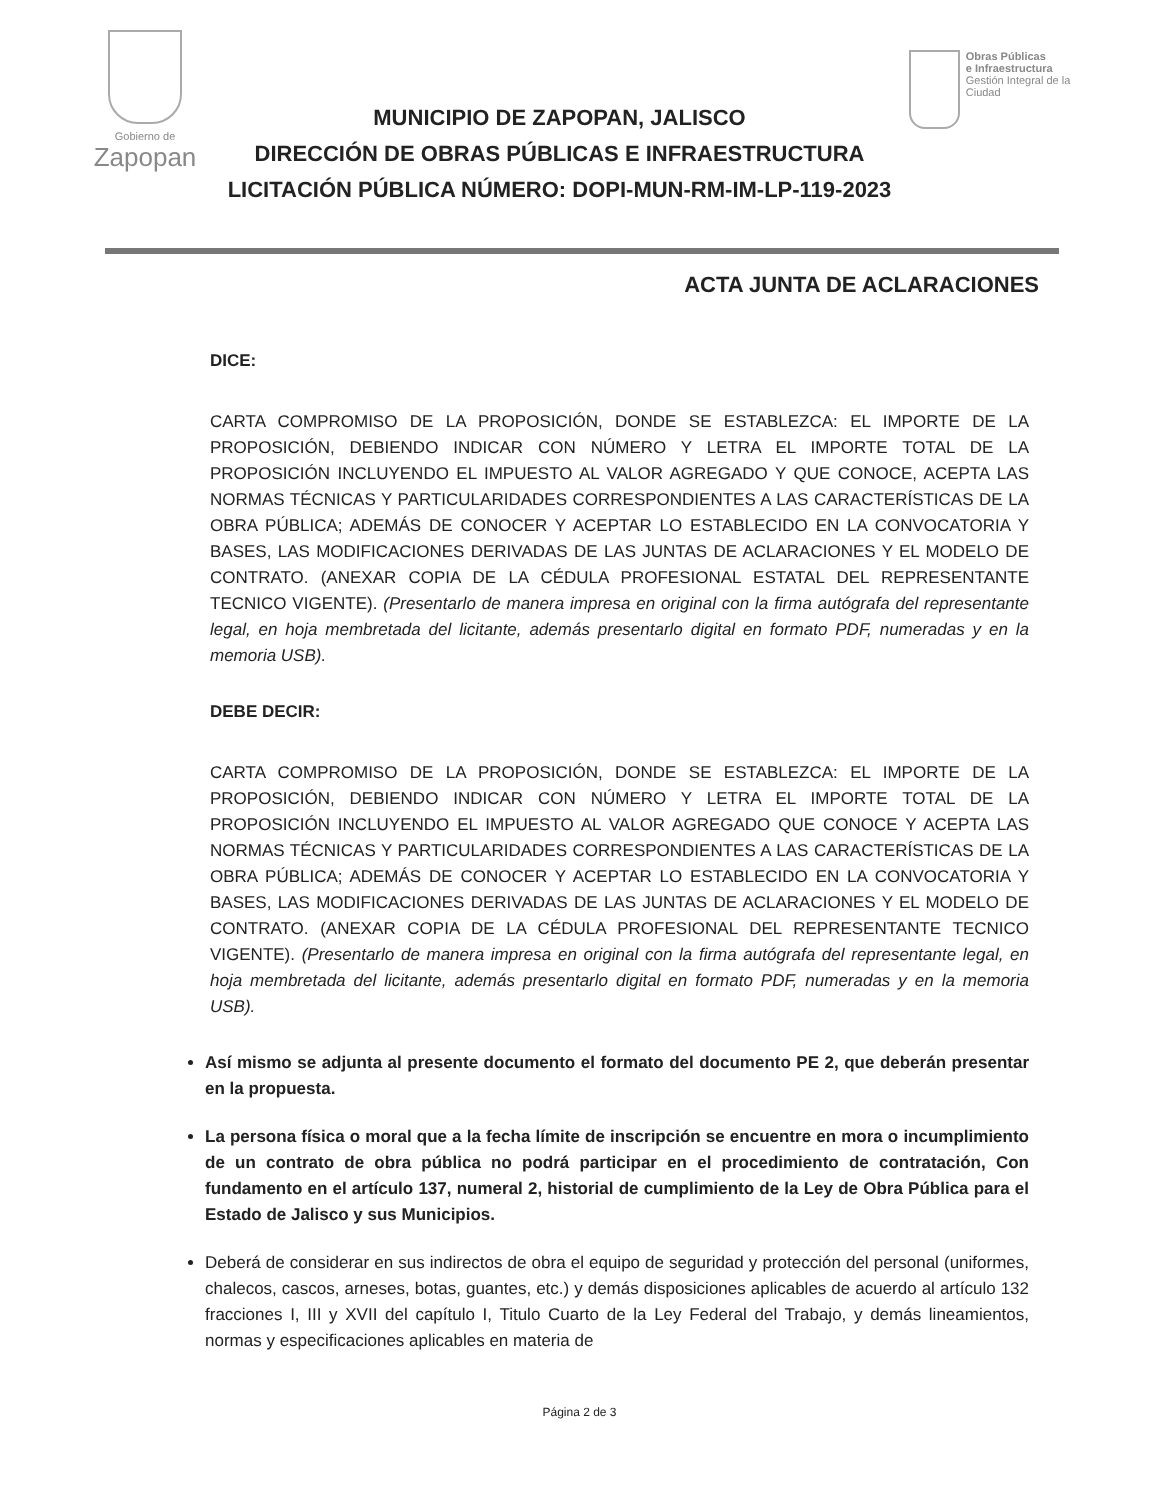Gobierno de
Zapopan
MUNICIPIO DE ZAPOPAN, JALISCO
DIRECCIÓN DE OBRAS PÚBLICAS E INFRAESTRUCTURA
LICITACIÓN PÚBLICA NÚMERO: DOPI-MUN-RM-IM-LP-119-2023
Obras Públicas
e Infraestructura
Gestión Integral de la Ciudad
ACTA JUNTA DE ACLARACIONES
DICE:
CARTA COMPROMISO DE LA PROPOSICIÓN, DONDE SE ESTABLEZCA: EL IMPORTE DE LA PROPOSICIÓN, DEBIENDO INDICAR CON NÚMERO Y LETRA EL IMPORTE TOTAL DE LA PROPOSICIÓN INCLUYENDO EL IMPUESTO AL VALOR AGREGADO Y QUE CONOCE, ACEPTA LAS NORMAS TÉCNICAS Y PARTICULARIDADES CORRESPONDIENTES A LAS CARACTERÍSTICAS DE LA OBRA PÚBLICA; ADEMÁS DE CONOCER Y ACEPTAR LO ESTABLECIDO EN LA CONVOCATORIA Y BASES, LAS MODIFICACIONES DERIVADAS DE LAS JUNTAS DE ACLARACIONES Y EL MODELO DE CONTRATO. (ANEXAR COPIA DE LA CÉDULA PROFESIONAL ESTATAL DEL REPRESENTANTE TECNICO VIGENTE). (Presentarlo de manera impresa en original con la firma autógrafa del representante legal, en hoja membretada del licitante, además presentarlo digital en formato PDF, numeradas y en la memoria USB).
DEBE DECIR:
CARTA COMPROMISO DE LA PROPOSICIÓN, DONDE SE ESTABLEZCA: EL IMPORTE DE LA PROPOSICIÓN, DEBIENDO INDICAR CON NÚMERO Y LETRA EL IMPORTE TOTAL DE LA PROPOSICIÓN INCLUYENDO EL IMPUESTO AL VALOR AGREGADO QUE CONOCE Y ACEPTA LAS NORMAS TÉCNICAS Y PARTICULARIDADES CORRESPONDIENTES A LAS CARACTERÍSTICAS DE LA OBRA PÚBLICA; ADEMÁS DE CONOCER Y ACEPTAR LO ESTABLECIDO EN LA CONVOCATORIA Y BASES, LAS MODIFICACIONES DERIVADAS DE LAS JUNTAS DE ACLARACIONES Y EL MODELO DE CONTRATO. (ANEXAR COPIA DE LA CÉDULA PROFESIONAL DEL REPRESENTANTE TECNICO VIGENTE). (Presentarlo de manera impresa en original con la firma autógrafa del representante legal, en hoja membretada del licitante, además presentarlo digital en formato PDF, numeradas y en la memoria USB).
Así mismo se adjunta al presente documento el formato del documento PE 2, que deberán presentar en la propuesta.
La persona física o moral que a la fecha límite de inscripción se encuentre en mora o incumplimiento de un contrato de obra pública no podrá participar en el procedimiento de contratación, Con fundamento en el artículo 137, numeral 2, historial de cumplimiento de la Ley de Obra Pública para el Estado de Jalisco y sus Municipios.
Deberá de considerar en sus indirectos de obra el equipo de seguridad y protección del personal (uniformes, chalecos, cascos, arneses, botas, guantes, etc.) y demás disposiciones aplicables de acuerdo al artículo 132 fracciones I, III y XVII del capítulo I, Titulo Cuarto de la Ley Federal del Trabajo, y demás lineamientos, normas y especificaciones aplicables en materia de
Página 2 de 3